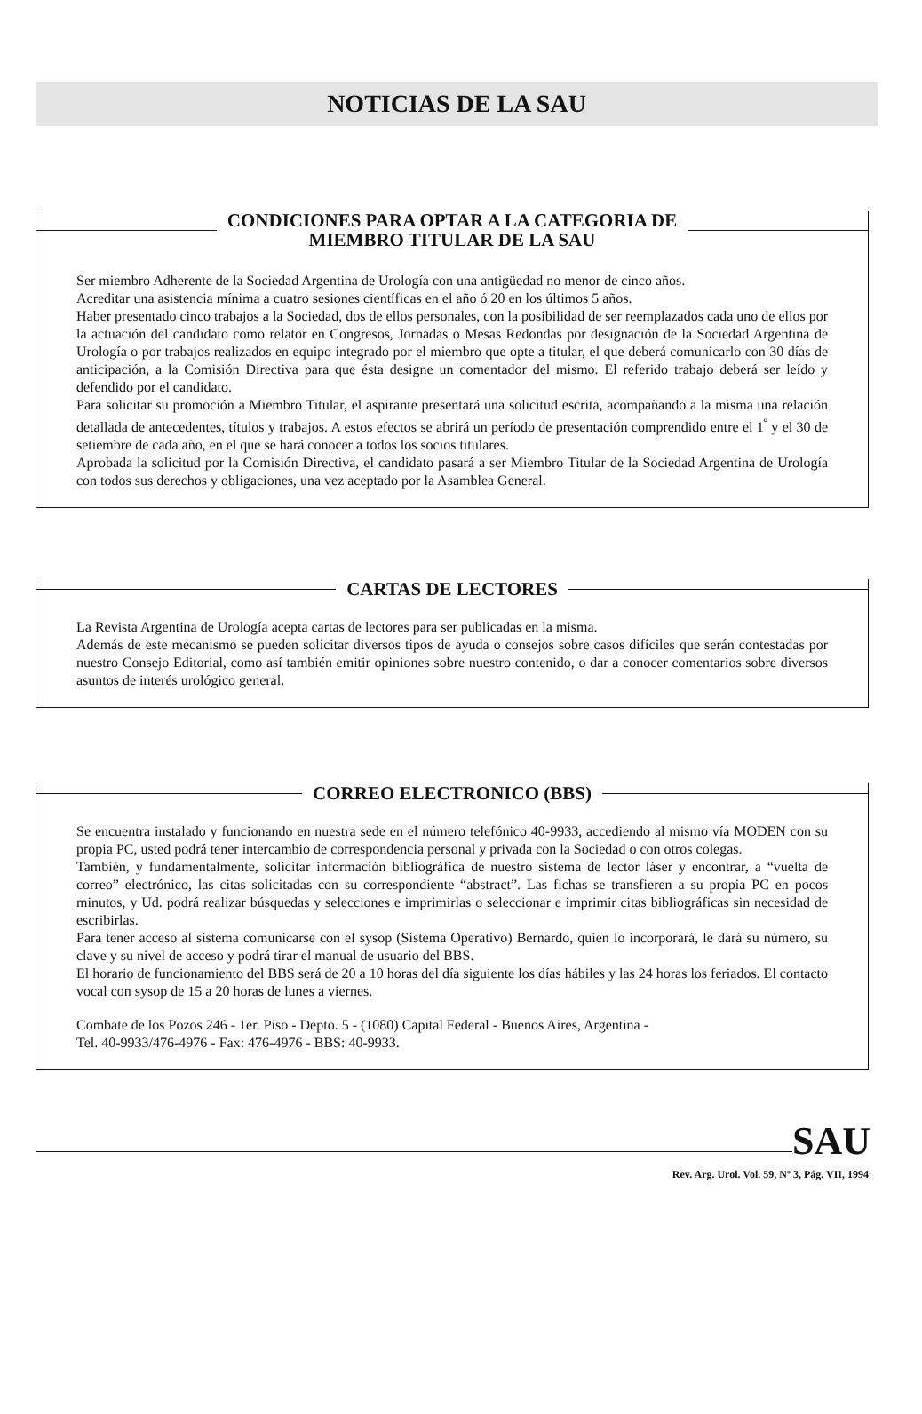NOTICIAS DE LA SAU
CONDICIONES PARA OPTAR A LA CATEGORIA DE
MIEMBRO TITULAR DE LA SAU
Ser miembro Adherente de la Sociedad Argentina de Urología con una antigüedad no menor de cinco años.
Acreditar una asistencia mínima a cuatro sesiones científicas en el año ó 20 en los últimos 5 años.
Haber presentado cinco trabajos a la Sociedad, dos de ellos personales, con la posibilidad de ser reemplazados cada uno de ellos por la actuación del candidato como relator en Congresos, Jornadas o Mesas Redondas por designación de la Sociedad Argentina de Urología o por trabajos realizados en equipo integrado por el miembro que opte a titular, el que deberá comunicarlo con 30 días de anticipación, a la Comisión Directiva para que ésta designe un comentador del mismo. El referido trabajo deberá ser leído y defendido por el candidato.
Para solicitar su promoción a Miembro Titular, el aspirante presentará una solicitud escrita, acompañando a la misma una relación detallada de antecedentes, títulos y trabajos. A estos efectos se abrirá un período de presentación comprendido entre el 1<sup>º</sup> y el 30 de setiembre de cada año, en el que se hará conocer a todos los socios titulares.
Aprobada la solicitud por la Comisión Directiva, el candidato pasará a ser Miembro Titular de la Sociedad Argentina de Urología con todos sus derechos y obligaciones, una vez aceptado por la Asamblea General.
CARTAS DE LECTORES
La Revista Argentina de Urología acepta cartas de lectores para ser publicadas en la misma.
Además de este mecanismo se pueden solicitar diversos tipos de ayuda o consejos sobre casos difíciles que serán contestadas por nuestro Consejo Editorial, como así también emitir opiniones sobre nuestro contenido, o dar a conocer comentarios sobre diversos asuntos de interés urológico general.
CORREO ELECTRONICO (BBS)
Se encuentra instalado y funcionando en nuestra sede en el número telefónico 40-9933, accediendo al mismo vía MODEN con su propia PC, usted podrá tener intercambio de correspondencia personal y privada con la Sociedad o con otros colegas.
También, y fundamentalmente, solicitar información bibliográfica de nuestro sistema de lector láser y encontrar, a “vuelta de correo” electrónico, las citas solicitadas con su correspondiente “abstract”. Las fichas se transfieren a su propia PC en pocos minutos, y Ud. podrá realizar búsquedas y selecciones e imprimirlas o seleccionar e imprimir citas bibliográficas sin necesidad de escribirlas.
Para tener acceso al sistema comunicarse con el sysop (Sistema Operativo) Bernardo, quien lo incorporará, le dará su número, su clave y su nivel de acceso y podrá tirar el manual de usuario del BBS.
El horario de funcionamiento del BBS será de 20 a 10 horas del día siguiente los días hábiles y las 24 horas los feriados. El contacto vocal con sysop de 15 a 20 horas de lunes a viernes.
Combate de los Pozos 246 - 1er. Piso - Depto. 5 - (1080) Capital Federal - Buenos Aires, Argentina -
Tel. 40-9933/476-4976 - Fax: 476-4976 - BBS: 40-9933.
SAU
Rev. Arg. Urol. Vol. 59, Nº 3, Pág. VII, 1994